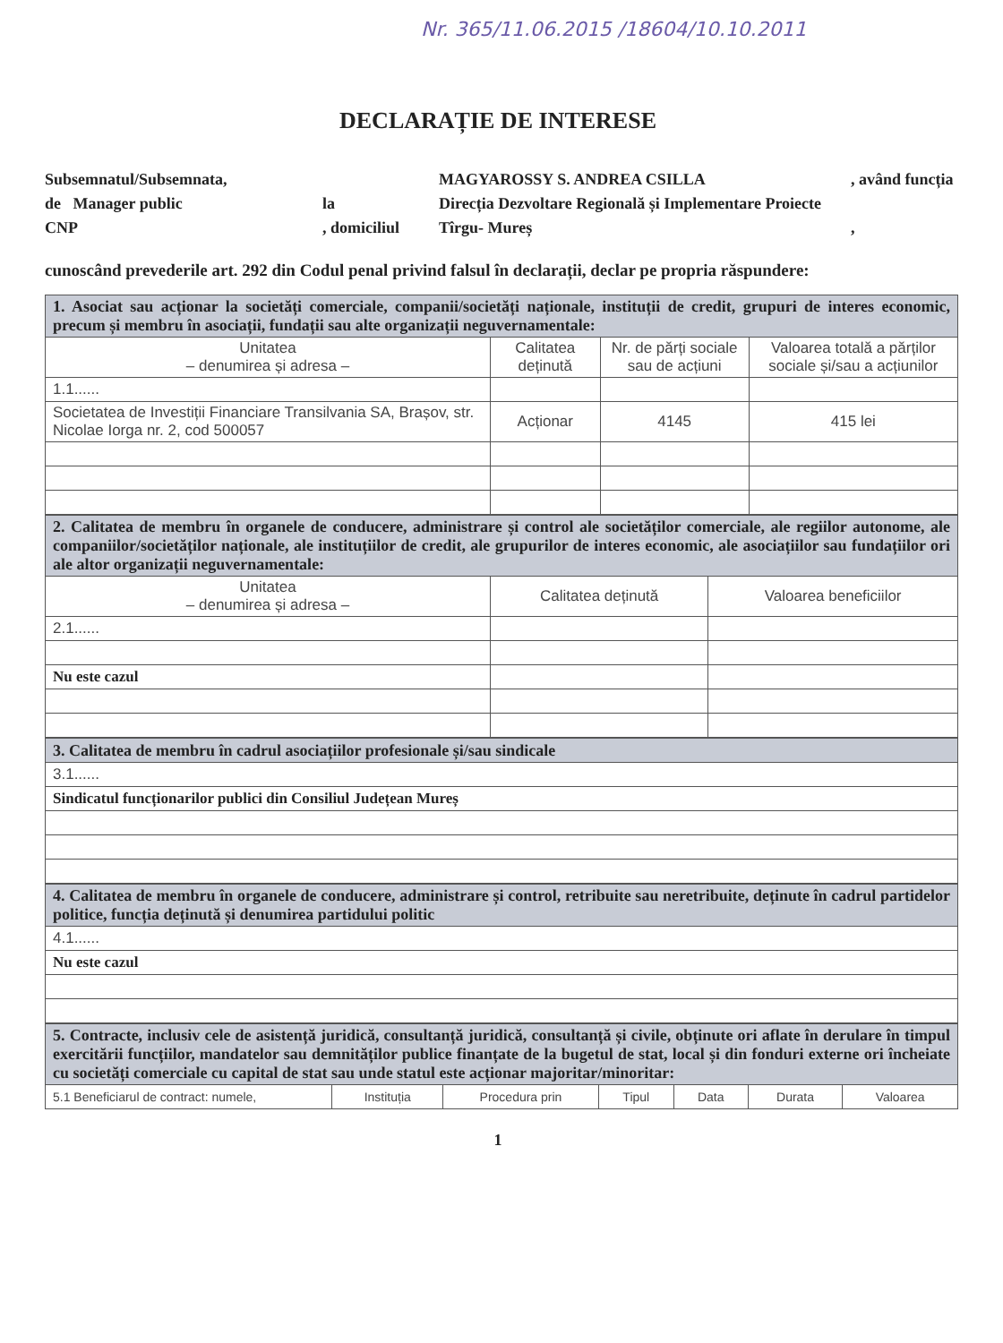Nr. 365/11.06.2015 /18604/10.10.2011
DECLARAȚIE DE INTERESE
Subsemnatul/Subsemnata,
MAGYAROSSY S. ANDREA CSILLA
, având funcția
de Manager public
la
Direcția Dezvoltare Regională și Implementare Proiecte
CNP
, domiciliul
Tîrgu- Mureș
,
cunoscând prevederile art. 292 din Codul penal privind falsul în declarații, declar pe propria răspundere:
| 1. Asociat sau acționar la societăți comerciale, companii/societăți naționale, instituții de credit, grupuri de interes economic, precum și membru în asociații, fundații sau alte organizații neguvernamentale: | | | |
| Unitatea – denumirea și adresa – | Calitatea deținută | Nr. de părți sociale sau de acțiuni | Valoarea totală a părților sociale și/sau a acțiunilor |
| 1.1...... | | | |
| Societatea de Investiții Financiare Transilvania SA, Brașov, str. Nicolae Iorga nr. 2, cod 500057 | Acționar | 4145 | 415 lei |
| 2. Calitatea de membru în organele de conducere, administrare și control ale societăților comerciale, ale regiilor autonome, ale companiilor/societăților naționale, ale instituțiilor de credit, ale grupurilor de interes economic, ale asociațiilor sau fundațiilor ori ale altor organizații neguvernamentale: | | |
| Unitatea – denumirea și adresa – | Calitatea deținută | Valoarea beneficiilor |
| 2.1...... | | |
| Nu este cazul | | |
| 3. Calitatea de membru în cadrul asociațiilor profesionale și/sau sindicale |
| 3.1...... |
| Sindicatul funcționarilor publici din Consiliul Județean Mureș |
| 4. Calitatea de membru în organele de conducere, administrare și control, retribuite sau neretribuite, deținute în cadrul partidelor politice, funcția deținută și denumirea partidului politic |
| 4.1...... |
| Nu este cazul |
| 5. Contracte, inclusiv cele de asistență juridică, consultanță juridică, consultanță și civile, obținute ori aflate în derulare în timpul exercitării funcțiilor, mandatelor sau demnităților publice finanțate de la bugetul de stat, local și din fonduri externe ori încheiate cu societăți comerciale cu capital de stat sau unde statul este acționar majoritar/minoritar: | | | | | | |
| 5.1 Beneficiarul de contract: numele, | Instituția | Procedura prin | Tipul | Data | Durata | Valoarea |
1